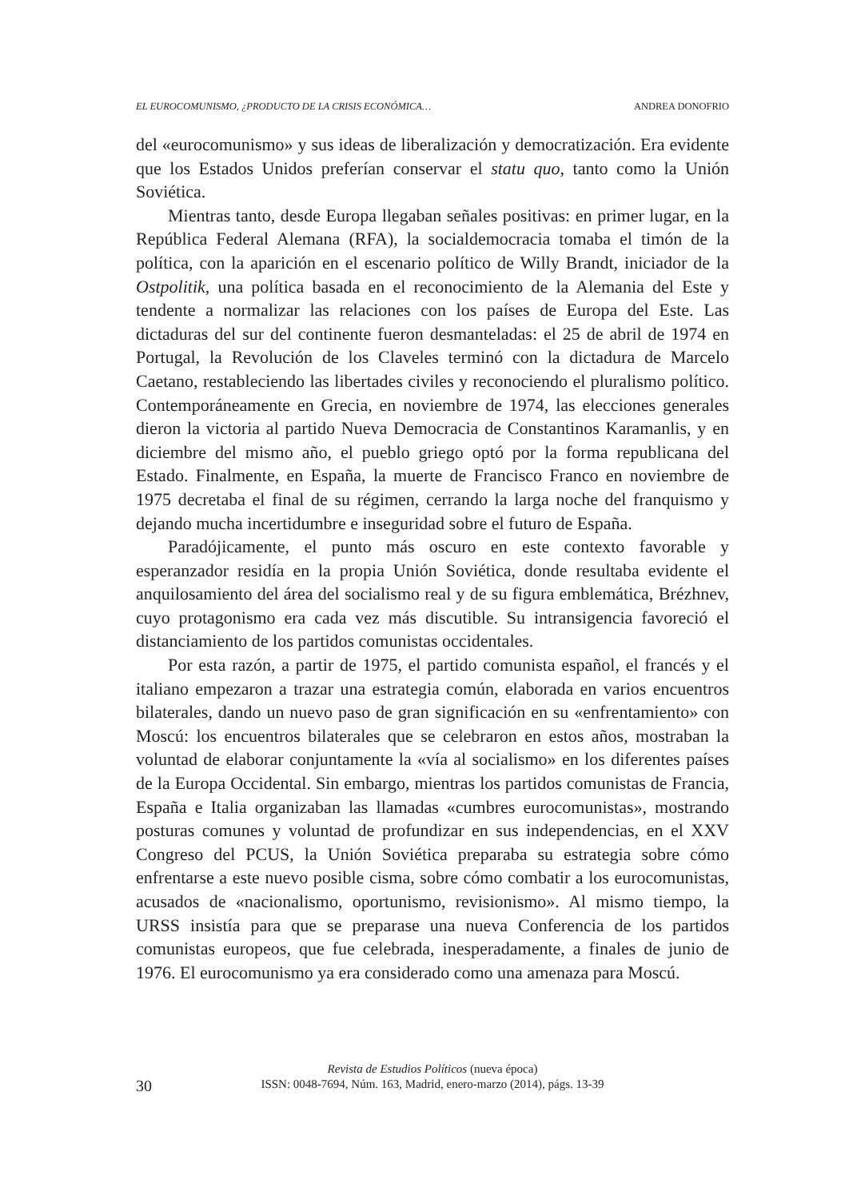EL EUROCOMUNISMO, ¿PRODUCTO DE LA CRISIS ECONÓMICA… ANDREA DONOFRIO
del «eurocomunismo» y sus ideas de liberalización y democratización. Era evidente que los Estados Unidos preferían conservar el statu quo, tanto como la Unión Soviética.
Mientras tanto, desde Europa llegaban señales positivas: en primer lugar, en la República Federal Alemana (RFA), la socialdemocracia tomaba el timón de la política, con la aparición en el escenario político de Willy Brandt, iniciador de la Ostpolitik, una política basada en el reconocimiento de la Alemania del Este y tendente a normalizar las relaciones con los países de Europa del Este. Las dictaduras del sur del continente fueron desmanteladas: el 25 de abril de 1974 en Portugal, la Revolución de los Claveles terminó con la dictadura de Marcelo Caetano, restableciendo las libertades civiles y reconociendo el pluralismo político. Contemporáneamente en Grecia, en noviembre de 1974, las elecciones generales dieron la victoria al partido Nueva Democracia de Constantinos Karamanlis, y en diciembre del mismo año, el pueblo griego optó por la forma republicana del Estado. Finalmente, en España, la muerte de Francisco Franco en noviembre de 1975 decretaba el final de su régimen, cerrando la larga noche del franquismo y dejando mucha incertidumbre e inseguridad sobre el futuro de España.
Paradójicamente, el punto más oscuro en este contexto favorable y esperanzador residía en la propia Unión Soviética, donde resultaba evidente el anquilosamiento del área del socialismo real y de su figura emblemática, Brézhnev, cuyo protagonismo era cada vez más discutible. Su intransigencia favoreció el distanciamiento de los partidos comunistas occidentales.
Por esta razón, a partir de 1975, el partido comunista español, el francés y el italiano empezaron a trazar una estrategia común, elaborada en varios encuentros bilaterales, dando un nuevo paso de gran significación en su «enfrentamiento» con Moscú: los encuentros bilaterales que se celebraron en estos años, mostraban la voluntad de elaborar conjuntamente la «vía al socialismo» en los diferentes países de la Europa Occidental. Sin embargo, mientras los partidos comunistas de Francia, España e Italia organizaban las llamadas «cumbres eurocomunistas», mostrando posturas comunes y voluntad de profundizar en sus independencias, en el XXV Congreso del PCUS, la Unión Soviética preparaba su estrategia sobre cómo enfrentarse a este nuevo posible cisma, sobre cómo combatir a los eurocomunistas, acusados de «nacionalismo, oportunismo, revisionismo». Al mismo tiempo, la URSS insistía para que se preparase una nueva Conferencia de los partidos comunistas europeos, que fue celebrada, inesperadamente, a finales de junio de 1976. El eurocomunismo ya era considerado como una amenaza para Moscú.
30
Revista de Estudios Políticos (nueva época)
ISSN: 0048-7694, Núm. 163, Madrid, enero-marzo (2014), págs. 13-39